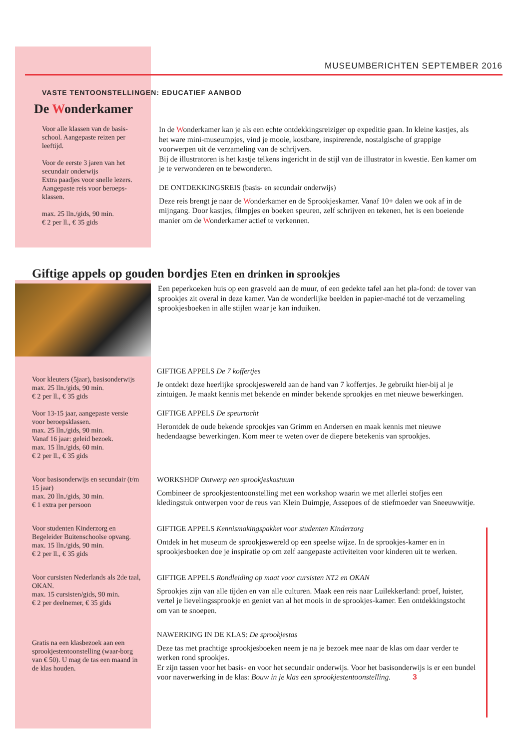MUSEUMBERICHTEN SEPTEMBER 2016
VASTE TENTOONSTELLINGEN: EDUCATIEF AANBOD
De Wonderkamer
Voor alle klassen van de basis-school. Aangepaste reizen per leeftijd.
Voor de eerste 3 jaren van het secundair onderwijs
Extra paadjes voor snelle lezers. Aangepaste reis voor beroeps-klassen.
max. 25 lln./gids, 90 min.
€ 2 per ll., € 35 gids
In de Wonderkamer kan je als een echte ontdekkingsreiziger op expeditie gaan. In kleine kastjes, als het ware mini-museumpjes, vind je mooie, kostbare, inspirerende, nostalgische of grappige voorwerpen uit de verzameling van de schrijvers.
Bij de illustratoren is het kastje telkens ingericht in de stijl van de illustrator in kwestie. Een kamer om je te verwonderen en te bewonderen.
DE ONTDEKKINGSREIS (basis- en secundair onderwijs)
Deze reis brengt je naar de Wonderkamer en de Sprookjeskamer. Vanaf 10+ dalen we ook af in de mijngang. Door kastjes, filmpjes en boeken speuren, zelf schrijven en tekenen, het is een boeiende manier om de Wonderkamer actief te verkennen.
Giftige appels op gouden bordjes Eten en drinken in sprookjes
Een peperkoeken huis op een grasveld aan de muur, of een gedekte tafel aan het pla-fond: de tover van sprookjes zit overal in deze kamer. Van de wonderlijke beelden in papier-maché tot de verzameling sprookjesboeken in alle stijlen waar je kan induiken.
Voor kleuters (5jaar), basisonderwijs
max. 25 lln./gids, 90 min.
€ 2 per ll., € 35 gids
Voor 13-15 jaar, aangepaste versie voor beroepsklassen.
max. 25 lln./gids, 90 min.
Vanaf 16 jaar: geleid bezoek.
max. 15 lln./gids, 60 min.
€ 2 per ll., € 35 gids
GIFTIGE APPELS De 7 koffertjes
Je ontdekt deze heerlijke sprookjeswereld aan de hand van 7 koffertjes. Je gebruikt hier-bij al je zintuigen. Je maakt kennis met bekende en minder bekende sprookjes en met nieuwe bewerkingen.
GIFTIGE APPELS De speurtocht
Herontdek de oude bekende sprookjes van Grimm en Andersen en maak kennis met nieuwe hedendaagse bewerkingen. Kom meer te weten over de diepere betekenis van sprookjes.
Voor basisonderwijs en secundair (t/m 15 jaar)
max. 20 lln./gids, 30 min.
€ 1 extra per persoon
WORKSHOP Ontwerp een sprookjeskostuum
Combineer de sprookjestentoonstelling met een workshop waarin we met allerlei stofjes een kledingstuk ontwerpen voor de reus van Klein Duimpje, Assepoes of de stiefmoeder van Sneeuwwitje.
Voor studenten Kinderzorg en Begeleider Buitenschoolse opvang.
max. 15 lln./gids, 90 min.
€ 2 per ll., € 35 gids
GIFTIGE APPELS Kennismakingspakket voor studenten Kinderzorg
Ontdek in het museum de sprookjeswereld op een speelse wijze. In de sprookjes-kamer en in sprookjesboeken doe je inspiratie op om zelf aangepaste activiteiten voor kinderen uit te werken.
Voor cursisten Nederlands als 2de taal, OKAN.
max. 15 cursisten/gids, 90 min.
€ 2 per deelnemer, € 35 gids
GIFTIGE APPELS Rondleiding op maat voor cursisten NT2 en OKAN
Sprookjes zijn van alle tijden en van alle culturen. Maak een reis naar Luilekkerland: proef, luister, vertel je lievelingssprookje en geniet van al het moois in de sprookjes-kamer. Een ontdekkingstocht om van te snoepen.
Gratis na een klasbezoek aan een sprookjestentoonstelling (waar-borg van € 50). U mag de tas een maand in de klas houden.
NAWERKING IN DE KLAS: De sprookjestas
Deze tas met prachtige sprookjesboeken neem je na je bezoek mee naar de klas om daar verder te werken rond sprookjes.
Er zijn tassen voor het basis- en voor het secundair onderwijs. Voor het basisonderwijs is er een bundel voor naverwerking in de klas: Bouw in je klas een sprookjestentoonstelling. 3